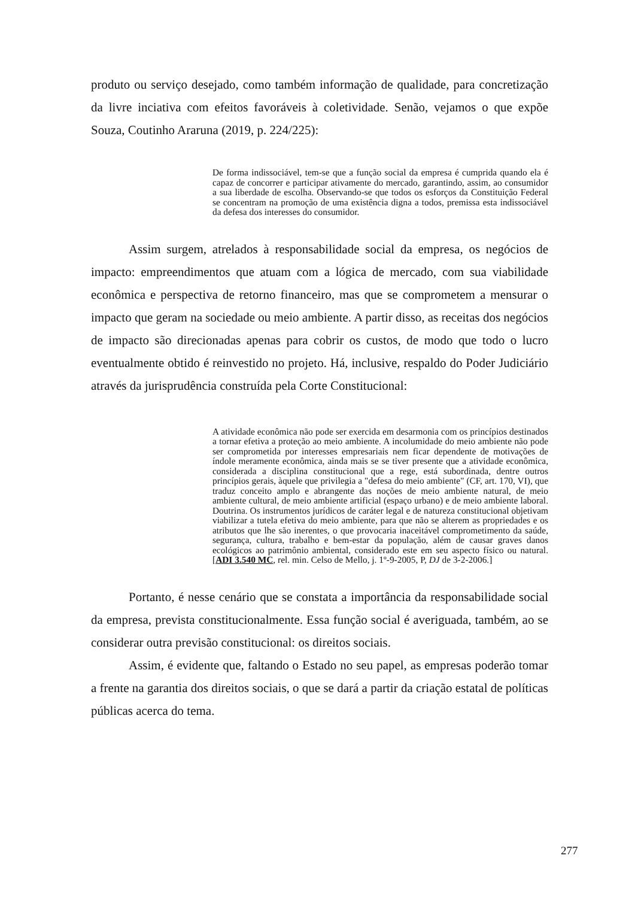produto ou serviço desejado, como também informação de qualidade, para concretização da livre inciativa com efeitos favoráveis à coletividade. Senão, vejamos o que expõe Souza, Coutinho Araruna (2019, p. 224/225):
De forma indissociável, tem-se que a função social da empresa é cumprida quando ela é capaz de concorrer e participar ativamente do mercado, garantindo, assim, ao consumidor a sua liberdade de escolha. Observando-se que todos os esforços da Constituição Federal se concentram na promoção de uma existência digna a todos, premissa esta indissociável da defesa dos interesses do consumidor.
Assim surgem, atrelados à responsabilidade social da empresa, os negócios de impacto: empreendimentos que atuam com a lógica de mercado, com sua viabilidade econômica e perspectiva de retorno financeiro, mas que se comprometem a mensurar o impacto que geram na sociedade ou meio ambiente. A partir disso, as receitas dos negócios de impacto são direcionadas apenas para cobrir os custos, de modo que todo o lucro eventualmente obtido é reinvestido no projeto. Há, inclusive, respaldo do Poder Judiciário através da jurisprudência construída pela Corte Constitucional:
A atividade econômica não pode ser exercida em desarmonia com os princípios destinados a tornar efetiva a proteção ao meio ambiente. A incolumidade do meio ambiente não pode ser comprometida por interesses empresariais nem ficar dependente de motivações de índole meramente econômica, ainda mais se se tiver presente que a atividade econômica, considerada a disciplina constitucional que a rege, está subordinada, dentre outros princípios gerais, àquele que privilegia a "defesa do meio ambiente" (CF, art. 170, VI), que traduz conceito amplo e abrangente das noções de meio ambiente natural, de meio ambiente cultural, de meio ambiente artificial (espaço urbano) e de meio ambiente laboral. Doutrina. Os instrumentos jurídicos de caráter legal e de natureza constitucional objetivam viabilizar a tutela efetiva do meio ambiente, para que não se alterem as propriedades e os atributos que lhe são inerentes, o que provocaria inaceitável comprometimento da saúde, segurança, cultura, trabalho e bem-estar da população, além de causar graves danos ecológicos ao patrimônio ambiental, considerado este em seu aspecto físico ou natural. [ADI 3.540 MC, rel. min. Celso de Mello, j. 1º-9-2005, P, DJ de 3-2-2006.]
Portanto, é nesse cenário que se constata a importância da responsabilidade social da empresa, prevista constitucionalmente. Essa função social é averiguada, também, ao se considerar outra previsão constitucional: os direitos sociais.
Assim, é evidente que, faltando o Estado no seu papel, as empresas poderão tomar a frente na garantia dos direitos sociais, o que se dará a partir da criação estatal de políticas públicas acerca do tema.
277